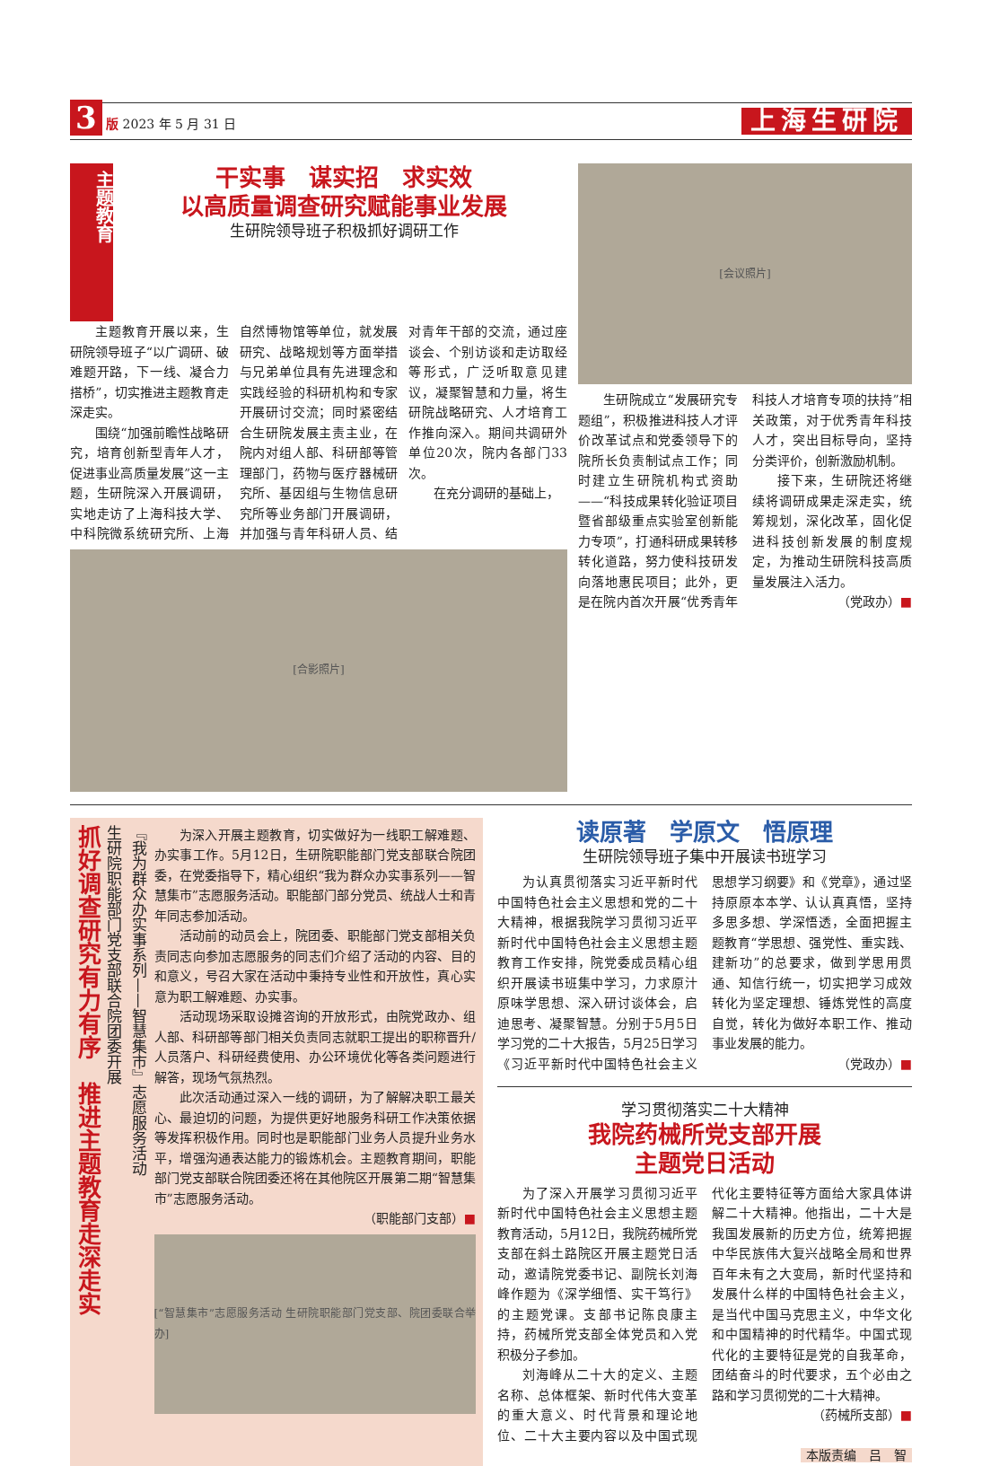3 版 2023 年 5 月 31 日
上海生研院
主题教育
干实事　谋实招　求实效
以高质量调查研究赋能事业发展
生研院领导班子积极抓好调研工作
主题教育开展以来，生研院领导班子“以广调研、破难题开路，下一线、凝合力搭桥”，切实推进主题教育走深走实。
围绕“加强前瞻性战略研究，培育创新型青年人才，促进事业高质量发展”这一主题，生研院深入开展调研，实地走访了上海科技大学、中科院微系统研究所、上海自然博物馆等单位，就发展研究、战略规划等方面举措与兄弟单位具有先进理念和实践经验的科研机构和专家开展研讨交流；同时紧密结合生研院发展主责主业，在院内对组人部、科研部等管理部门，药物与医疗器械研究所、基因组与生物信息研究所等业务部门开展调研，并加强与青年科研人员、结对青年干部的交流，通过座谈会、个别访谈和走访取经等形式，广泛听取意见建议，凝聚智慧和力量，将生研院战略研究、人才培育工作推向深入。期间共调研外单位20次，院内各部门33次。
在充分调研的基础上，
[合影照片]
[会议照片]
生研院成立“发展研究专题组”，积极推进科技人才评价改革试点和党委领导下的院所长负责制试点工作；同时建立生研院机构式资助——“科技成果转化验证项目暨省部级重点实验室创新能力专项”，打通科研成果转移转化道路，努力使科技研发向落地惠民项目；此外，更是在院内首次开展“优秀青年科技人才培育专项的扶持”相关政策，对于优秀青年科技人才，突出目标导向，坚持分类评价，创新激励机制。
接下来，生研院还将继续将调研成果走深走实，统筹规划，深化改革，固化促进科技创新发展的制度规定，为推动生研院科技高质量发展注入活力。
（党政办）■
抓好调查研究有力有序　推进主题教育走深走实
生研院职能部门党支部联合院团委开展
『我为群众办实事系列——智慧集市』志愿服务活动
为深入开展主题教育，切实做好为一线职工解难题、办实事工作。5月12日，生研院职能部门党支部联合院团委，在党委指导下，精心组织“我为群众办实事系列——智慧集市”志愿服务活动。职能部门部分党员、统战人士和青年同志参加活动。
活动前的动员会上，院团委、职能部门党支部相关负责同志向参加志愿服务的同志们介绍了活动的内容、目的和意义，号召大家在活动中秉持专业性和开放性，真心实意为职工解难题、办实事。
活动现场采取设摊咨询的开放形式，由院党政办、组人部、科研部等部门相关负责同志就职工提出的职称晋升/人员落户、科研经费使用、办公环境优化等各类问题进行解答，现场气氛热烈。
此次活动通过深入一线的调研，为了解解决职工最关心、最迫切的问题，为提供更好地服务科研工作决策依据等发挥积极作用。同时也是职能部门业务人员提升业务水平，增强沟通表达能力的锻炼机会。主题教育期间，职能部门党支部联合院团委还将在其他院区开展第二期“智慧集市”志愿服务活动。
（职能部门支部）■
[“智慧集市”志愿服务活动 生研院职能部门党支部、院团委联合举办]
读原著　学原文　悟原理
生研院领导班子集中开展读书班学习
为认真贯彻落实习近平新时代中国特色社会主义思想和党的二十大精神，根据我院学习贯彻习近平新时代中国特色社会主义思想主题教育工作安排，院党委成员精心组织开展读书班集中学习，力求原汁原味学思想、深入研讨谈体会，启迪思考、凝聚智慧。分别于5月5日学习党的二十大报告，5月25日学习《习近平新时代中国特色社会主义思想学习纲要》和《党章》，通过坚持原原本本学、认认真真悟，坚持多思多想、学深悟透，全面把握主题教育“学思想、强党性、重实践、建新功”的总要求，做到学思用贯通、知信行统一，切实把学习成效转化为坚定理想、锤炼党性的高度自觉，转化为做好本职工作、推动事业发展的能力。
（党政办）■
学习贯彻落实二十大精神
我院药械所党支部开展
主题党日活动
为了深入开展学习贯彻习近平新时代中国特色社会主义思想主题教育活动，5月12日，我院药械所党支部在斜土路院区开展主题党日活动，邀请院党委书记、副院长刘海峰作题为《深学细悟、实干笃行》的主题党课。支部书记陈良康主持，药械所党支部全体党员和入党积极分子参加。
刘海峰从二十大的定义、主题名称、总体框架、新时代伟大变革的重大意义、时代背景和理论地位、二十大主要内容以及中国式现代化主要特征等方面给大家具体讲解二十大精神。他指出，二十大是我国发展新的历史方位，统筹把握中华民族伟大复兴战略全局和世界百年未有之大变局，新时代坚持和发展什么样的中国特色社会主义，是当代中国马克思主义，中华文化和中国精神的时代精华。中国式现代化的主要特征是党的自我革命，团结奋斗的时代要求，五个必由之路和学习贯彻党的二十大精神。
（药械所支部）■
本版责编　吕　智